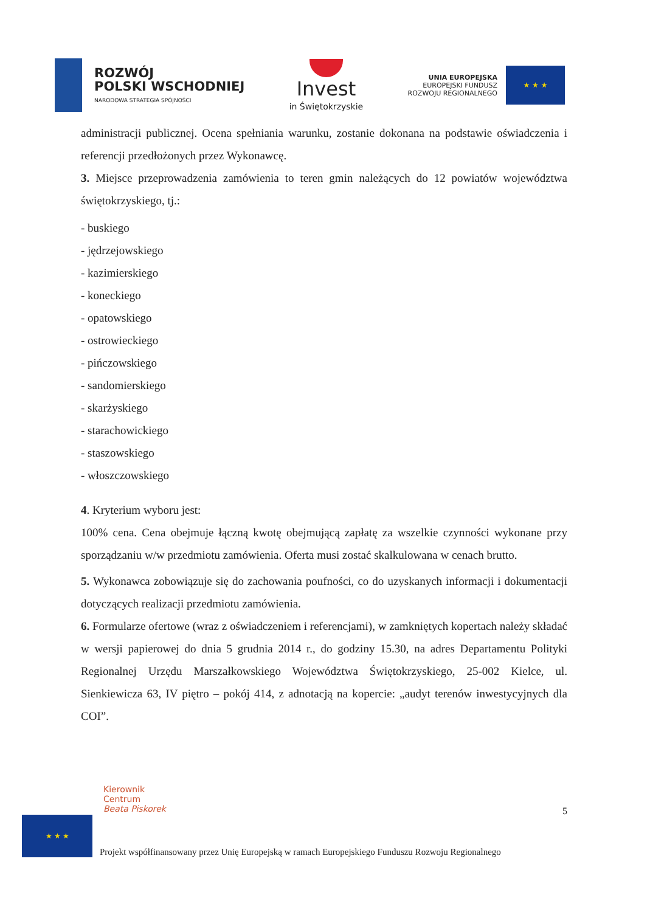ROZWÓJ
POLSKI WSCHODNIEJ
NARODOWA STRATEGIA SPÓJNOŚCI
Invest
in Świętokrzyskie
UNIA EUROPEJSKA
EUROPEJSKI FUNDUSZ
ROZWOJU REGIONALNEGO
★ ★ ★
administracji publicznej. Ocena spełniania warunku, zostanie dokonana na podstawie oświadczenia i referencji przedłożonych przez Wykonawcę.
3. Miejsce przeprowadzenia zamówienia to teren gmin należących do 12 powiatów województwa świętokrzyskiego, tj.:
- buskiego
- jędrzejowskiego
- kazimierskiego
- koneckiego
- opatowskiego
- ostrowieckiego
- pińczowskiego
- sandomierskiego
- skarżyskiego
- starachowickiego
- staszowskiego
- włoszczowskiego
4. Kryterium wyboru jest:
100% cena. Cena obejmuje łączną kwotę obejmującą zapłatę za wszelkie czynności wykonane przy sporządzaniu w/w przedmiotu zamówienia. Oferta musi zostać skalkulowana w cenach brutto.
5. Wykonawca zobowiązuje się do zachowania poufności, co do uzyskanych informacji i dokumentacji dotyczących realizacji przedmiotu zamówienia.
6. Formularze ofertowe (wraz z oświadczeniem i referencjami), w zamkniętych kopertach należy składać w wersji papierowej do dnia 5 grudnia 2014 r., do godziny 15.30, na adres Departamentu Polityki Regionalnej Urzędu Marszałkowskiego Województwa Świętokrzyskiego, 25-002 Kielce, ul. Sienkiewicza 63, IV piętro – pokój 414, z adnotacją na kopercie: „audyt terenów inwestycyjnych dla COI”.
Kierownik
Centrum
Beata Piskorek
5
★ ★ ★
Projekt współfinansowany przez Unię Europejską w ramach Europejskiego Funduszu Rozwoju Regionalnego